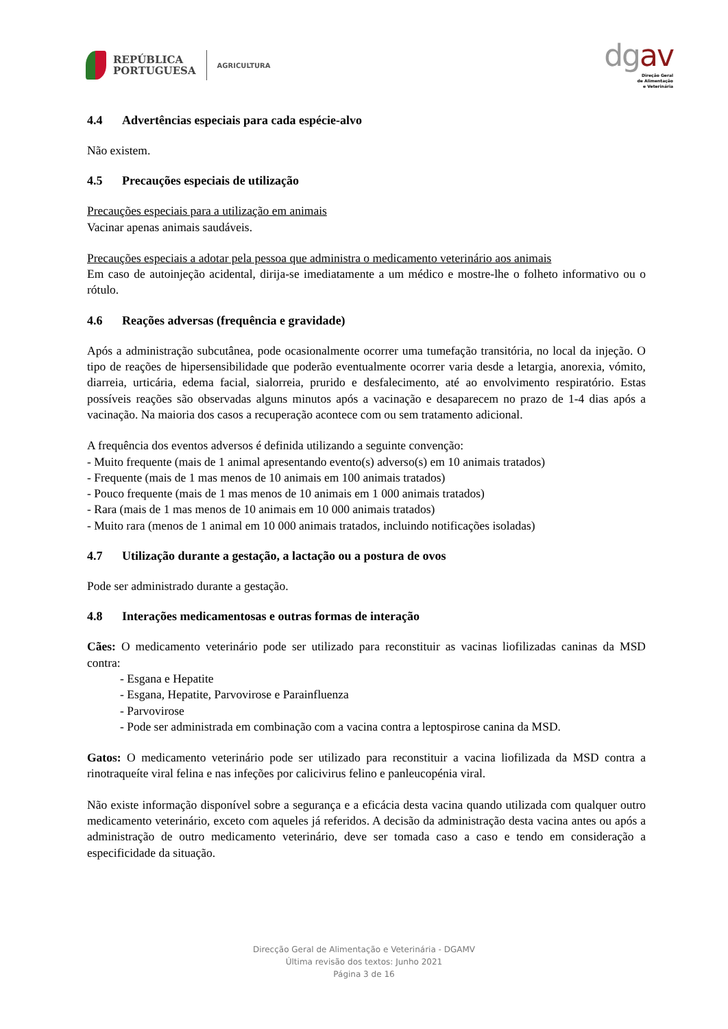REPÚBLICA
PORTUGUESA
AGRICULTURA
dgav
Direção Geral
de Alimentação
e Veterinária
4.4 Advertências especiais para cada espécie-alvo
Não existem.
4.5 Precauções especiais de utilização
Precauções especiais para a utilização em animais
Vacinar apenas animais saudáveis.
Precauções especiais a adotar pela pessoa que administra o medicamento veterinário aos animais
Em caso de autoinjeção acidental, dirija-se imediatamente a um médico e mostre-lhe o folheto informativo ou o rótulo.
4.6 Reações adversas (frequência e gravidade)
Após a administração subcutânea, pode ocasionalmente ocorrer uma tumefação transitória, no local da injeção. O tipo de reações de hipersensibilidade que poderão eventualmente ocorrer varia desde a letargia, anorexia, vómito, diarreia, urticária, edema facial, sialorreia, prurido e desfalecimento, até ao envolvimento respiratório. Estas possíveis reações são observadas alguns minutos após a vacinação e desaparecem no prazo de 1-4 dias após a vacinação. Na maioria dos casos a recuperação acontece com ou sem tratamento adicional.
A frequência dos eventos adversos é definida utilizando a seguinte convenção:
- Muito frequente (mais de 1 animal apresentando evento(s) adverso(s) em 10 animais tratados)
- Frequente (mais de 1 mas menos de 10 animais em 100 animais tratados)
- Pouco frequente (mais de 1 mas menos de 10 animais em 1 000 animais tratados)
- Rara (mais de 1 mas menos de 10 animais em 10 000 animais tratados)
- Muito rara (menos de 1 animal em 10 000 animais tratados, incluindo notificações isoladas)
4.7 Utilização durante a gestação, a lactação ou a postura de ovos
Pode ser administrado durante a gestação.
4.8 Interações medicamentosas e outras formas de interação
Cães: O medicamento veterinário pode ser utilizado para reconstituir as vacinas liofilizadas caninas da MSD contra:
- Esgana e Hepatite
- Esgana, Hepatite, Parvovirose e Parainfluenza
- Parvovirose
- Pode ser administrada em combinação com a vacina contra a leptospirose canina da MSD.
Gatos: O medicamento veterinário pode ser utilizado para reconstituir a vacina liofilizada da MSD contra a rinotraqueíte viral felina e nas infeções por calicivirus felino e panleucopénia viral.
Não existe informação disponível sobre a segurança e a eficácia desta vacina quando utilizada com qualquer outro medicamento veterinário, exceto com aqueles já referidos. A decisão da administração desta vacina antes ou após a administração de outro medicamento veterinário, deve ser tomada caso a caso e tendo em consideração a especificidade da situação.
Direcção Geral de Alimentação e Veterinária - DGAMV
Última revisão dos textos: Junho 2021
Página 3 de 16